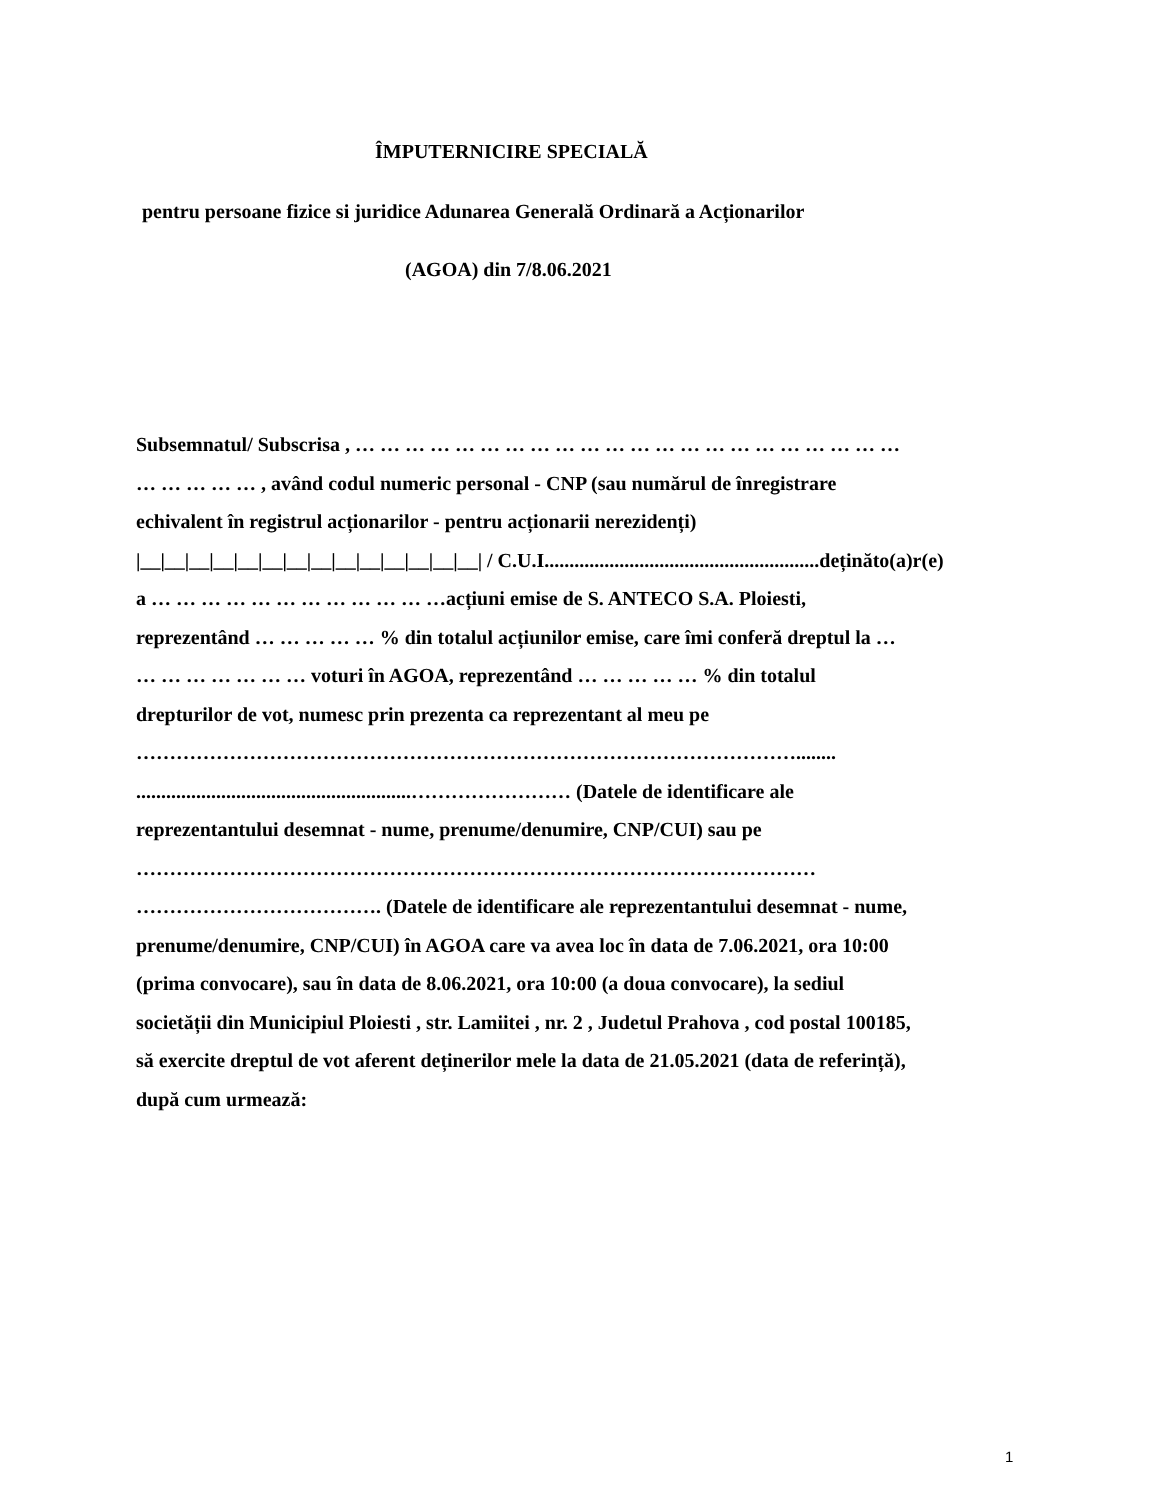ÎMPUTERNICIRE SPECIALĂ
pentru persoane fizice si juridice Adunarea Generală Ordinară a Acționarilor
(AGOA) din 7/8.06.2021
Subsemnatul/ Subscrisa , … … … … … … … … … … … … … … … … … … … … … …
… … … … … , având codul numeric personal - CNP (sau numărul de înregistrare
echivalent în registrul acționarilor - pentru acționarii nerezidenți)
|__|__|__|__|__|__|__|__|__|__|__|__|__|__| / C.U.I.......................................................deținăto(a)r(e)
a … … … … … … … … … … … …acțiuni emise de S. ANTECO S.A. Ploiesti,
reprezentând … … … … … % din totalul acțiunilor emise, care îmi conferă dreptul la …
… … … … … … … voturi în AGOA, reprezentând … … … … … % din totalul
drepturilor de vot, numesc prin prezenta ca reprezentant al meu pe
………………………………………………………………………………………........
.......................................................…………………… (Datele de identificare ale
reprezentantului desemnat - nume, prenume/denumire, CNP/CUI) sau pe
…………………………………………………………………………………………
………………………………. (Datele de identificare ale reprezentantului desemnat - nume,
prenume/denumire, CNP/CUI) în AGOA care va avea loc în data de 7.06.2021, ora 10:00
(prima convocare), sau în data de 8.06.2021, ora 10:00 (a doua convocare), la sediul
societății din Municipiul Ploiesti , str. Lamiitei , nr. 2 , Judetul Prahova , cod postal 100185,
să exercite dreptul de vot aferent deținerilor mele la data de 21.05.2021 (data de referință),
după cum urmează:
1